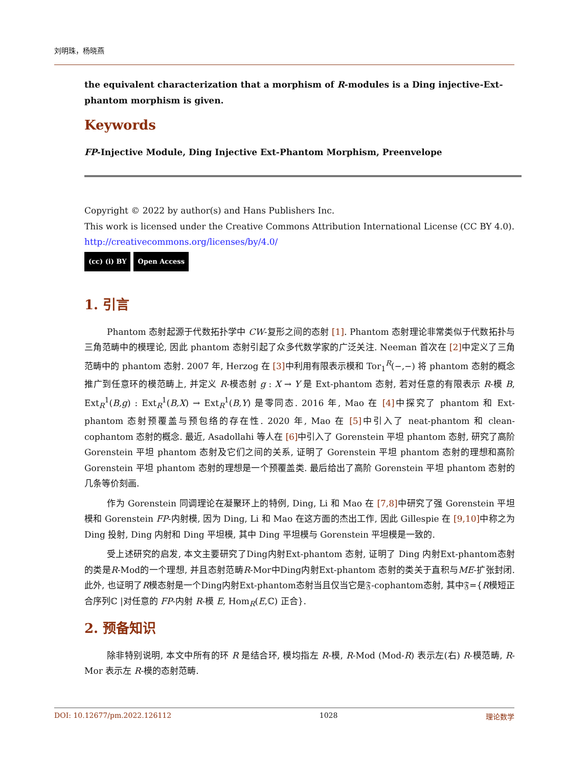刘明珠，杨晓燕
the equivalent characterization that a morphism of R-modules is a Ding injective-Ext-phantom morphism is given.
Keywords
FP-Injective Module, Ding Injective Ext-Phantom Morphism, Preenvelope
Copyright © 2022 by author(s) and Hans Publishers Inc.
This work is licensed under the Creative Commons Attribution International License (CC BY 4.0).
http://creativecommons.org/licenses/by/4.0/
(cc) (i) BY Open Access
1. 引言
Phantom 态射起源于代数拓扑学中 CW-复形之间的态射 [1]. Phantom 态射理论非常类似于代数拓扑与三角范畴中的模理论, 因此 phantom 态射引起了众多代数学家的广泛关注. Neeman 首次在 [2] 中定义了三角范畴中的 phantom 态射. 2007 年, Herzog 在 [3] 中利用有限表示模和 Tor<sub>1</sub><sup>R</sup>(−,−) 将 phantom 态射的概念推广到任意环的模范畴上, 并定义 R-模态射 g : X → Y 是 Ext-phantom 态射, 若对任意的有限表示 R-模 B, Ext<sub>R</sub><sup>1</sup>(B,g) : Ext<sub>R</sub><sup>1</sup>(B,X) → Ext<sub>R</sub><sup>1</sup>(B,Y) 是零同态. 2016 年, Mao 在 [4] 中探究了 phantom 和 Ext-phantom 态射预覆盖与预包络的存在性. 2020 年, Mao 在 [5] 中引入了 neat-phantom 和 clean-cophantom 态射的概念. 最近, Asadollahi 等人在 [6] 中引入了 Gorenstein 平坦 phantom 态射, 研究了高阶 Gorenstein 平坦 phantom 态射及它们之间的关系, 证明了 Gorenstein 平坦 phantom 态射的理想和高阶 Gorenstein 平坦 phantom 态射的理想是一个预覆盖类. 最后给出了高阶 Gorenstein 平坦 phantom 态射的几条等价刻画.
作为 Gorenstein 同调理论在凝聚环上的特例, Ding, Li 和 Mao 在 [7,8] 中研究了强 Gorenstein 平坦模和 Gorenstein FP-内射模, 因为 Ding, Li 和 Mao 在这方面的杰出工作, 因此 Gillespie 在 [9,10] 中称之为 Ding 投射, Ding 内射和 Ding 平坦模, 其中 Ding 平坦模与 Gorenstein 平坦模是一致的.
受上述研究的启发, 本文主要研究了Ding内射Ext-phantom 态射, 证明了 Ding 内射Ext-phantom态射的类是R-Mod的一个理想, 并且态射范畴R-Mor中Ding内射Ext-phantom 态射的类关于直积与ME-扩张封闭. 此外, 也证明了R模态射是一个Ding内射Ext-phantom态射当且仅当它是𝔉-cophantom态射, 其中𝔉={R模短正合序列ℂ |对任意的 FP-内射 R-模 E, Hom<sub>R</sub>(E,ℂ) 正合}.
2. 预备知识
除非特别说明, 本文中所有的环 R 是结合环, 模均指左 R-模, R-Mod (Mod-R) 表示左(右) R-模范畴, R-Mor 表示左 R-模的态射范畴.
DOI: 10.12677/pm.2022.126112 1028 理论数学